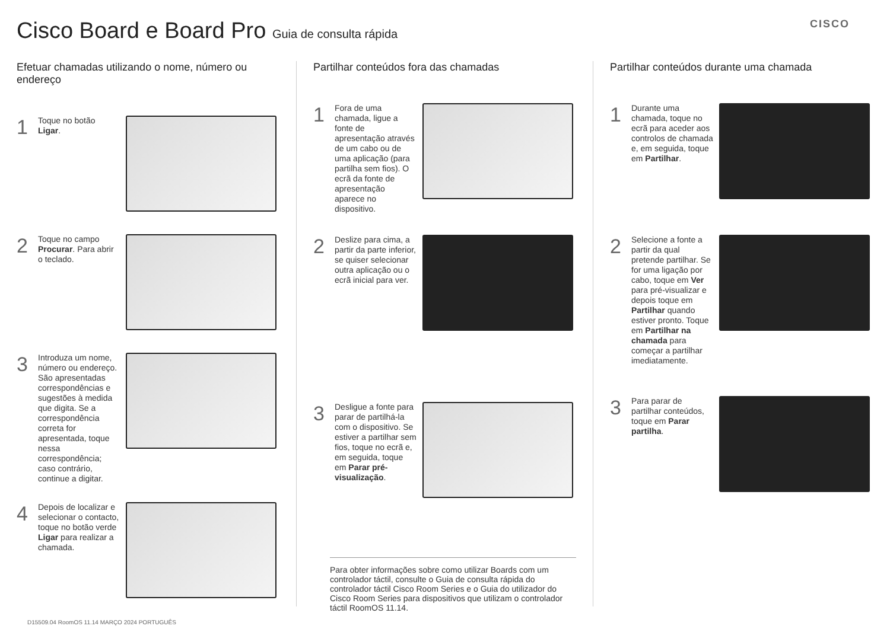Cisco Board e Board Pro Guia de consulta rápida
CISCO
Efetuar chamadas utilizando o nome, número ou endereço
1
Toque no botão Ligar.
2
Toque no campo Procurar. Para abrir o teclado.
3
Introduza um nome, número ou endereço. São apresentadas correspondências e sugestões à medida que digita. Se a correspondência correta for apresentada, toque nessa correspondência; caso contrário, continue a digitar.
4
Depois de localizar e selecionar o contacto, toque no botão verde Ligar para realizar a chamada.
Partilhar conteúdos fora das chamadas
1
Fora de uma chamada, ligue a fonte de apresentação através de um cabo ou de uma aplicação (para partilha sem fios). O ecrã da fonte de apresentação aparece no dispositivo.
2
Deslize para cima, a partir da parte inferior, se quiser selecionar outra aplicação ou o ecrã inicial para ver.
3
Desligue a fonte para parar de partilhá-la com o dispositivo. Se estiver a partilhar sem fios, toque no ecrã e, em seguida, toque em Parar pré-visualização.
Para obter informações sobre como utilizar Boards com um controlador táctil, consulte o Guia de consulta rápida do controlador táctil Cisco Room Series e o Guia do utilizador do Cisco Room Series para dispositivos que utilizam o controlador táctil RoomOS 11.14.
Partilhar conteúdos durante uma chamada
1
Durante uma chamada, toque no ecrã para aceder aos controlos de chamada e, em seguida, toque em Partilhar.
2
Selecione a fonte a partir da qual pretende partilhar. Se for uma ligação por cabo, toque em Ver para pré-visualizar e depois toque em Partilhar quando estiver pronto. Toque em Partilhar na chamada para começar a partilhar imediatamente.
3
Para parar de partilhar conteúdos, toque em Parar partilha.
D15509.04 RoomOS 11.14 MARÇO 2024 PORTUGUÊS